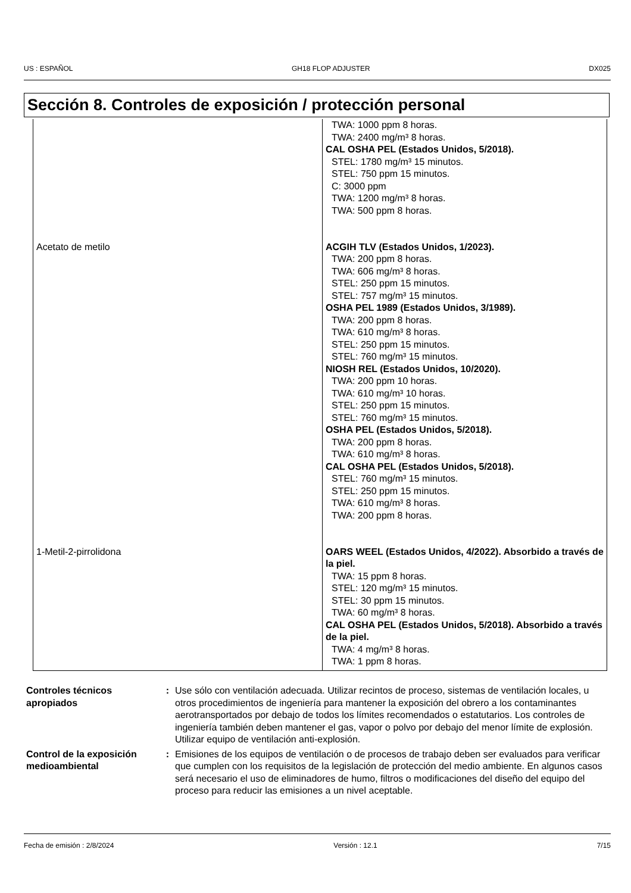US : ESPAÑOL GH18 FLOP ADJUSTER DX025
Sección 8. Controles de exposición / protección personal
| | TWA: 1000 ppm 8 horas. TWA: 2400 mg/m³ 8 horas. CAL OSHA PEL (Estados Unidos, 5/2018). STEL: 1780 mg/m³ 15 minutos. STEL: 750 ppm 15 minutos. C: 3000 ppm TWA: 1200 mg/m³ 8 horas. TWA: 500 ppm 8 horas. |
| Acetato de metilo | ACGIH TLV (Estados Unidos, 1/2023). TWA: 200 ppm 8 horas. TWA: 606 mg/m³ 8 horas. STEL: 250 ppm 15 minutos. STEL: 757 mg/m³ 15 minutos. OSHA PEL 1989 (Estados Unidos, 3/1989). TWA: 200 ppm 8 horas. TWA: 610 mg/m³ 8 horas. STEL: 250 ppm 15 minutos. STEL: 760 mg/m³ 15 minutos. NIOSH REL (Estados Unidos, 10/2020). TWA: 200 ppm 10 horas. TWA: 610 mg/m³ 10 horas. STEL: 250 ppm 15 minutos. STEL: 760 mg/m³ 15 minutos. OSHA PEL (Estados Unidos, 5/2018). TWA: 200 ppm 8 horas. TWA: 610 mg/m³ 8 horas. CAL OSHA PEL (Estados Unidos, 5/2018). STEL: 760 mg/m³ 15 minutos. STEL: 250 ppm 15 minutos. TWA: 610 mg/m³ 8 horas. TWA: 200 ppm 8 horas. |
| 1-Metil-2-pirrolidona | OARS WEEL (Estados Unidos, 4/2022). Absorbido a través de la piel. TWA: 15 ppm 8 horas. STEL: 120 mg/m³ 15 minutos. STEL: 30 ppm 15 minutos. TWA: 60 mg/m³ 8 horas. CAL OSHA PEL (Estados Unidos, 5/2018). Absorbido a través de la piel. TWA: 4 mg/m³ 8 horas. TWA: 1 ppm 8 horas. |
Controles técnicos apropiados
: Use sólo con ventilación adecuada. Utilizar recintos de proceso, sistemas de ventilación locales, u otros procedimientos de ingeniería para mantener la exposición del obrero a los contaminantes aerotransportados por debajo de todos los límites recomendados o estatutarios. Los controles de ingeniería también deben mantener el gas, vapor o polvo por debajo del menor límite de explosión. Utilizar equipo de ventilación anti-explosión.
Control de la exposición medioambiental
: Emisiones de los equipos de ventilación o de procesos de trabajo deben ser evaluados para verificar que cumplen con los requisitos de la legislación de protección del medio ambiente. En algunos casos será necesario el uso de eliminadores de humo, filtros o modificaciones del diseño del equipo del proceso para reducir las emisiones a un nivel aceptable.
Fecha de emisión : 2/8/2024 Versión : 12.1 7/15